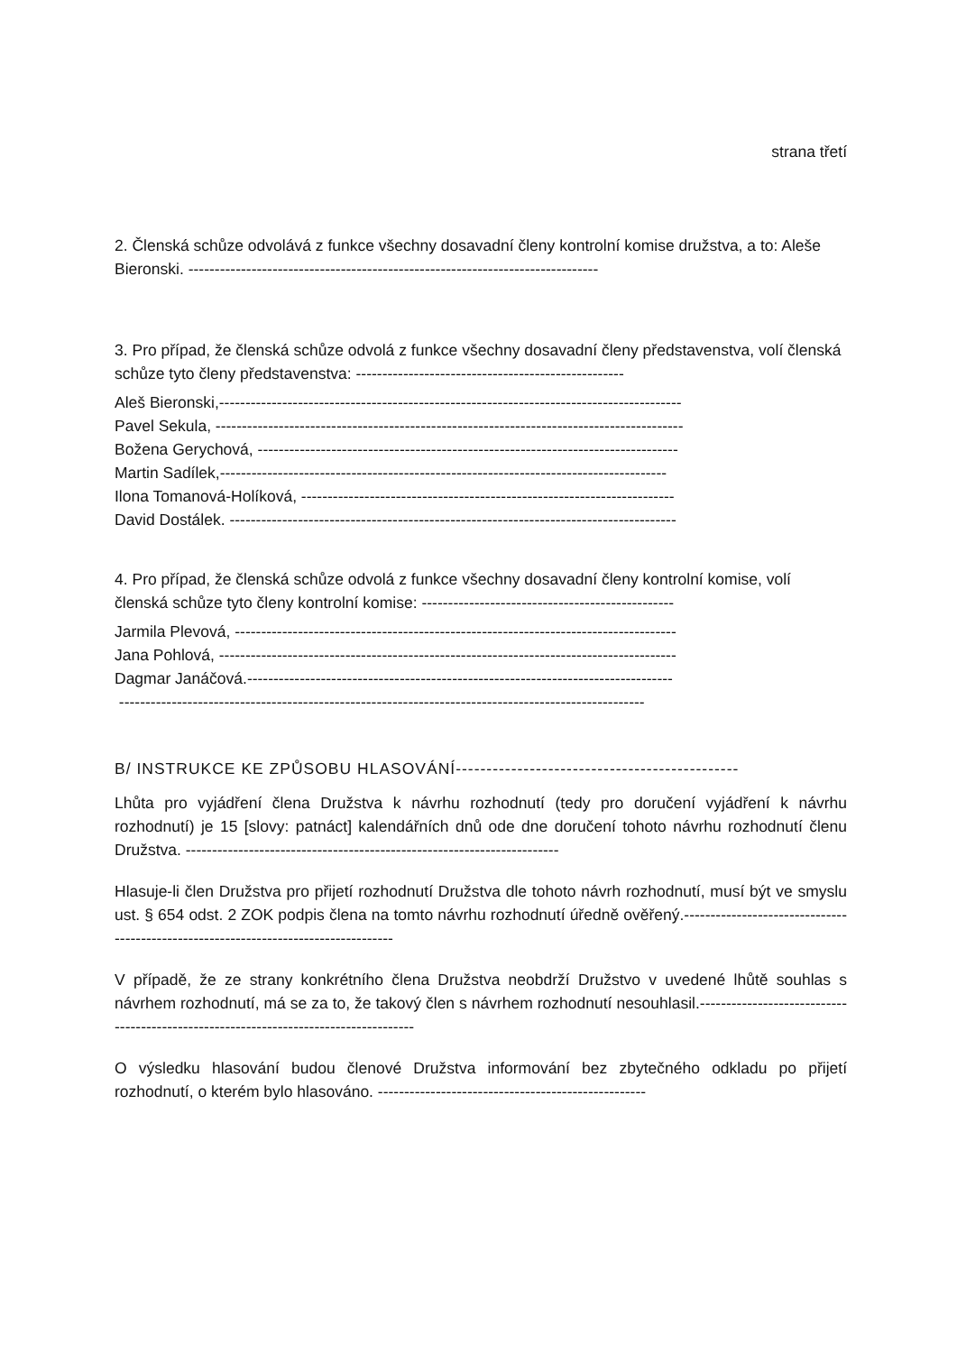strana třetí
2. Členská schůze odvolává z funkce všechny dosavadní členy kontrolní komise družstva, a to: Aleše Bieronski. ------------------------------------------------------------------------------
3. Pro případ, že členská schůze odvolá z funkce všechny dosavadní členy představenstva, volí členská schůze tyto členy představenstva: ---------------------------------------------------
Aleš Bieronski,----------------------------------------------------------------------------------------
Pavel Sekula, -----------------------------------------------------------------------------------------
Božena Gerychová, --------------------------------------------------------------------------------
Martin Sadílek,-------------------------------------------------------------------------------------
Ilona Tomanová-Holíková, -----------------------------------------------------------------------
David Dostálek. -------------------------------------------------------------------------------------
4. Pro případ, že členská schůze odvolá z funkce všechny dosavadní členy kontrolní komise, volí členská schůze tyto členy kontrolní komise: ------------------------------------------------
Jarmila Plevová, ------------------------------------------------------------------------------------
Jana Pohlová, ---------------------------------------------------------------------------------------
Dagmar Janáčová.---------------------------------------------------------------------------------
----------------------------------------------------------------------------------------------------
B/ INSTRUKCE KE ZPŮSOBU HLASOVÁNÍ----------------------------------------------
Lhůta pro vyjádření člena Družstva k návrhu rozhodnutí (tedy pro doručení vyjádření k návrhu rozhodnutí) je 15 [slovy: patnáct] kalendářních dnů ode dne doručení tohoto návrhu rozhodnutí členu Družstva. -----------------------------------------------------------------------
Hlasuje-li člen Družstva pro přijetí rozhodnutí Družstva dle tohoto návrh rozhodnutí, musí být ve smyslu ust. § 654 odst. 2 ZOK podpis člena na tomto návrhu rozhodnutí úředně ověřený.------------------------------------------------------------------------------------
V případě, že ze strany konkrétního člena Družstva neobdrží Družstvo v uvedené lhůtě souhlas s návrhem rozhodnutí, má se za to, že takový člen s návrhem rozhodnutí nesouhlasil.-------------------------------------------------------------------------------------
O výsledku hlasování budou členové Družstva informování bez zbytečného odkladu po přijetí rozhodnutí, o kterém bylo hlasováno. ---------------------------------------------------